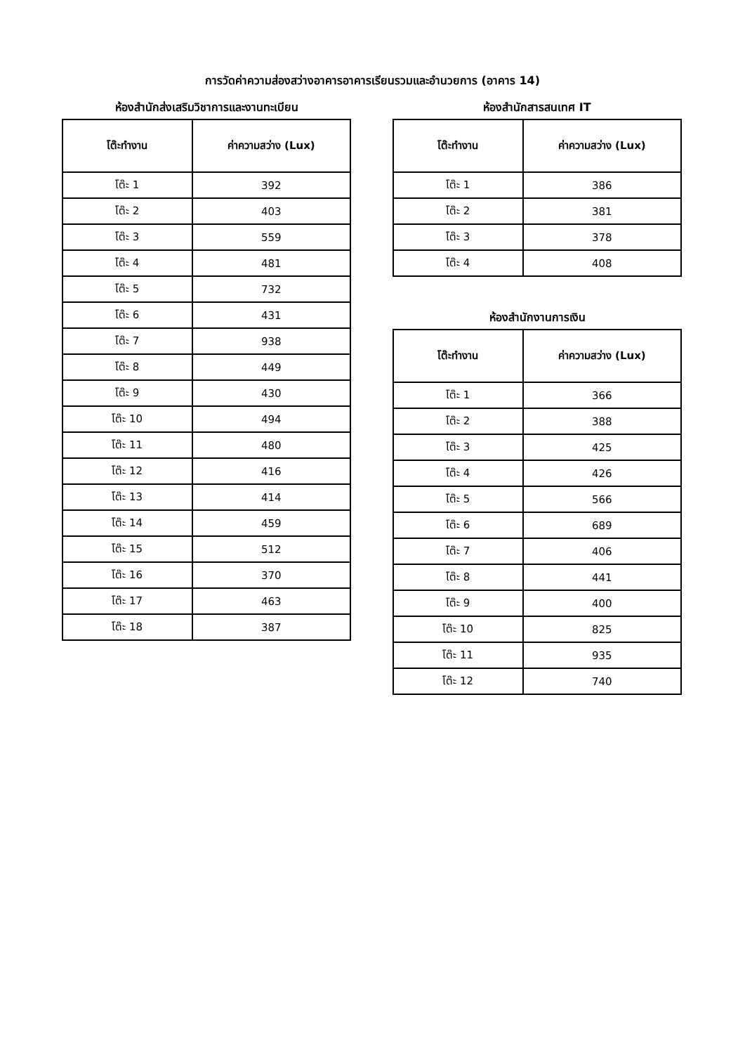การวัดค่าความส่องสว่างอาคารอาคารเรียนรวมและอำนวยการ (อาคาร 14)
ห้องสำนักส่งเสริมวิชาการและงานทะเบียน
| โต๊ะทำงาน | ค่าความสว่าง (Lux) |
| --- | --- |
| โต๊ะ 1 | 392 |
| โต๊ะ 2 | 403 |
| โต๊ะ 3 | 559 |
| โต๊ะ 4 | 481 |
| โต๊ะ 5 | 732 |
| โต๊ะ 6 | 431 |
| โต๊ะ 7 | 938 |
| โต๊ะ 8 | 449 |
| โต๊ะ 9 | 430 |
| โต๊ะ 10 | 494 |
| โต๊ะ 11 | 480 |
| โต๊ะ 12 | 416 |
| โต๊ะ 13 | 414 |
| โต๊ะ 14 | 459 |
| โต๊ะ 15 | 512 |
| โต๊ะ 16 | 370 |
| โต๊ะ 17 | 463 |
| โต๊ะ 18 | 387 |
ห้องสำนักสารสนเทศ IT
| โต๊ะทำงาน | ค่าความสว่าง (Lux) |
| --- | --- |
| โต๊ะ 1 | 386 |
| โต๊ะ 2 | 381 |
| โต๊ะ 3 | 378 |
| โต๊ะ 4 | 408 |
ห้องสำนักงานการเงิน
| โต๊ะทำงาน | ค่าความสว่าง (Lux) |
| --- | --- |
| โต๊ะ 1 | 366 |
| โต๊ะ 2 | 388 |
| โต๊ะ 3 | 425 |
| โต๊ะ 4 | 426 |
| โต๊ะ 5 | 566 |
| โต๊ะ 6 | 689 |
| โต๊ะ 7 | 406 |
| โต๊ะ 8 | 441 |
| โต๊ะ 9 | 400 |
| โต๊ะ 10 | 825 |
| โต๊ะ 11 | 935 |
| โต๊ะ 12 | 740 |